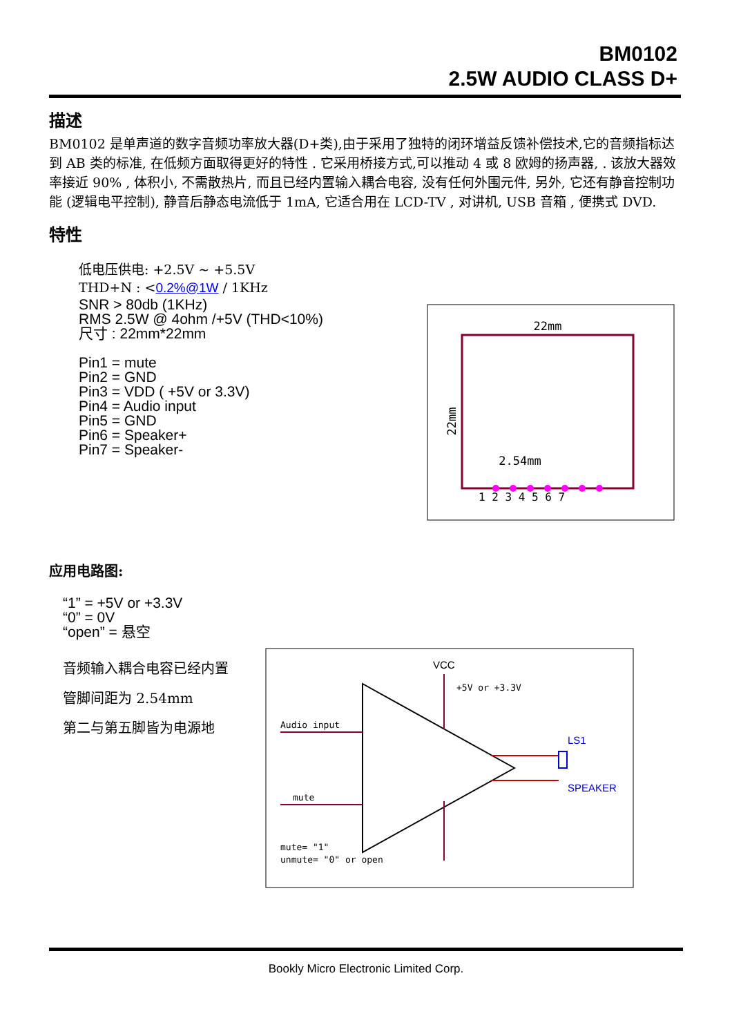BM0102
2.5W AUDIO CLASS D+
描述
BM0102 是单声道的数字音频功率放大器(D+类),由于采用了独特的闭环增益反馈补偿技术,它的音频指标达到 AB 类的标准, 在低频方面取得更好的特性 . 它采用桥接方式,可以推动 4 或 8 欧姆的扬声器, . 该放大器效率接近 90% , 体积小, 不需散热片, 而且已经内置输入耦合电容, 没有任何外围元件, 另外, 它还有静音控制功能 (逻辑电平控制), 静音后静态电流低于 1mA, 它适合用在 LCD-TV , 对讲机, USB 音箱 , 便携式 DVD.
特性
低电压供电: +2.5V ~ +5.5V
THD+N : <0.2%@1W / 1KHz
SNR > 80db (1KHz)
RMS 2.5W @ 4ohm /+5V (THD<10%)
尺寸 : 22mm*22mm
Pin1 = mute
Pin2 = GND
Pin3 = VDD ( +5V or 3.3V)
Pin4 = Audio input
Pin5 = GND
Pin6 = Speaker+
Pin7 = Speaker-
应用电路图:
“1” = +5V or +3.3V
“0” = 0V
“open” = 悬空
音频输入耦合电容已经内置
管脚间距为 2.54mm
第二与第五脚皆为电源地
22mm
22mm
2.54mm
1 2 3 4 5 6 7
VCC
+5V or +3.3V
Audio input
mute
mute= "1"
unmute= "0" or open
LS1
SPEAKER
Bookly Micro Electronic Limited Corp.